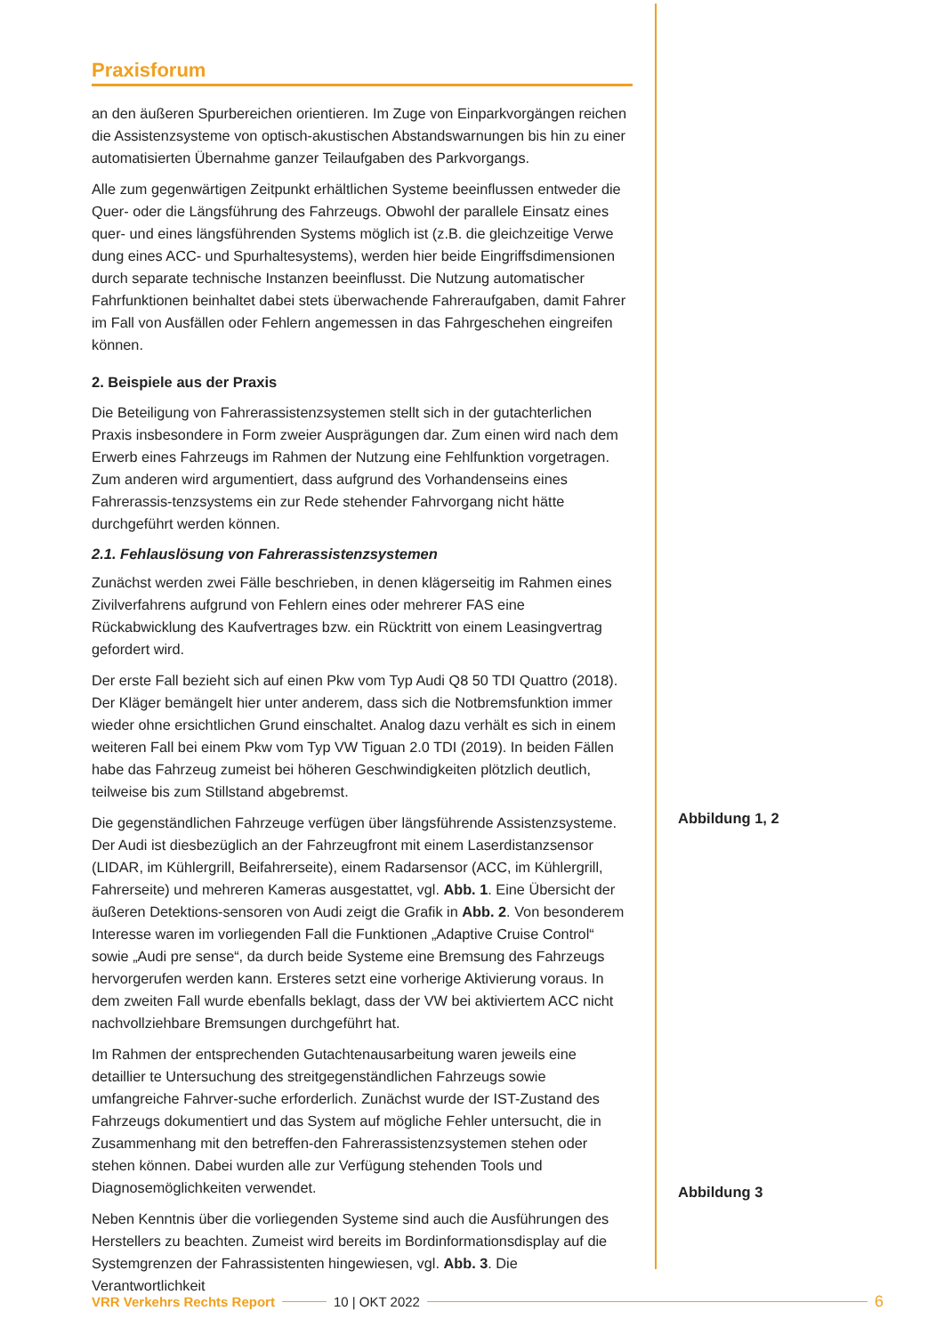Praxisforum
an den äußeren Spurbereichen orientieren. Im Zuge von Einparkvorgängen reichen die Assistenzsysteme von optisch-akustischen Abstandswarnungen bis hin zu einer automatisierten Übernahme ganzer Teilaufgaben des Parkvorgangs.
Alle zum gegenwärtigen Zeitpunkt erhältlichen Systeme beeinflussen entweder die Quer- oder die Längsführung des Fahrzeugs. Obwohl der parallele Einsatz eines quer- und eines längsführenden Systems möglich ist (z.B. die gleichzeitige Verwe dung eines ACC- und Spurhaltesystems), werden hier beide Eingriffsdimensionen durch separate technische Instanzen beeinflusst. Die Nutzung automatischer Fahrfunktionen beinhaltet dabei stets überwachende Fahreraufgaben, damit Fahrer im Fall von Ausfällen oder Fehlern angemessen in das Fahrgeschehen eingreifen können.
2. Beispiele aus der Praxis
Die Beteiligung von Fahrerassistenzsystemen stellt sich in der gutachterlichen Praxis insbesondere in Form zweier Ausprägungen dar. Zum einen wird nach dem Erwerb eines Fahrzeugs im Rahmen der Nutzung eine Fehlfunktion vorgetragen. Zum anderen wird argumentiert, dass aufgrund des Vorhandenseins eines Fahrerassis-tenzsystems ein zur Rede stehender Fahrvorgang nicht hätte durchgeführt werden können.
2.1. Fehlauslösung von Fahrerassistenzsystemen
Zunächst werden zwei Fälle beschrieben, in denen klägerseitig im Rahmen eines Zivilverfahrens aufgrund von Fehlern eines oder mehrerer FAS eine Rückabwicklung des Kaufvertrages bzw. ein Rücktritt von einem Leasingvertrag gefordert wird.
Der erste Fall bezieht sich auf einen Pkw vom Typ Audi Q8 50 TDI Quattro (2018). Der Kläger bemängelt hier unter anderem, dass sich die Notbremsfunktion immer wieder ohne ersichtlichen Grund einschaltet. Analog dazu verhält es sich in einem weiteren Fall bei einem Pkw vom Typ VW Tiguan 2.0 TDI (2019). In beiden Fällen habe das Fahrzeug zumeist bei höheren Geschwindigkeiten plötzlich deutlich, teilweise bis zum Stillstand abgebremst.
Die gegenständlichen Fahrzeuge verfügen über längsführende Assistenzsysteme. Der Audi ist diesbezüglich an der Fahrzeugfront mit einem Laserdistanzsensor (LIDAR, im Kühlergrill, Beifahrerseite), einem Radarsensor (ACC, im Kühlergrill, Fahrerseite) und mehreren Kameras ausgestattet, vgl. Abb. 1. Eine Übersicht der äußeren Detektions-sensoren von Audi zeigt die Grafik in Abb. 2. Von besonderem Interesse waren im vorliegenden Fall die Funktionen „Adaptive Cruise Control“ sowie „Audi pre sense“, da durch beide Systeme eine Bremsung des Fahrzeugs hervorgerufen werden kann. Ersteres setzt eine vorherige Aktivierung voraus. In dem zweiten Fall wurde ebenfalls beklagt, dass der VW bei aktiviertem ACC nicht nachvollziehbare Bremsungen durchgeführt hat.
Im Rahmen der entsprechenden Gutachtenausarbeitung waren jeweils eine detaillier te Untersuchung des streitgegenständlichen Fahrzeugs sowie umfangreiche Fahrver-suche erforderlich. Zunächst wurde der IST-Zustand des Fahrzeugs dokumentiert und das System auf mögliche Fehler untersucht, die in Zusammenhang mit den betreffen-den Fahrerassistenzsystemen stehen oder stehen können. Dabei wurden alle zur Verfügung stehenden Tools und Diagnosemöglichkeiten verwendet.
Neben Kenntnis über die vorliegenden Systeme sind auch die Ausführungen des Herstellers zu beachten. Zumeist wird bereits im Bordinformationsdisplay auf die Systemgrenzen der Fahrassistenten hingewiesen, vgl. Abb. 3. Die Verantwortlichkeit
Abbildung 1, 2
Abbildung 3
VRR Verkehrs Rechts Report 10 | OKT 2022 6